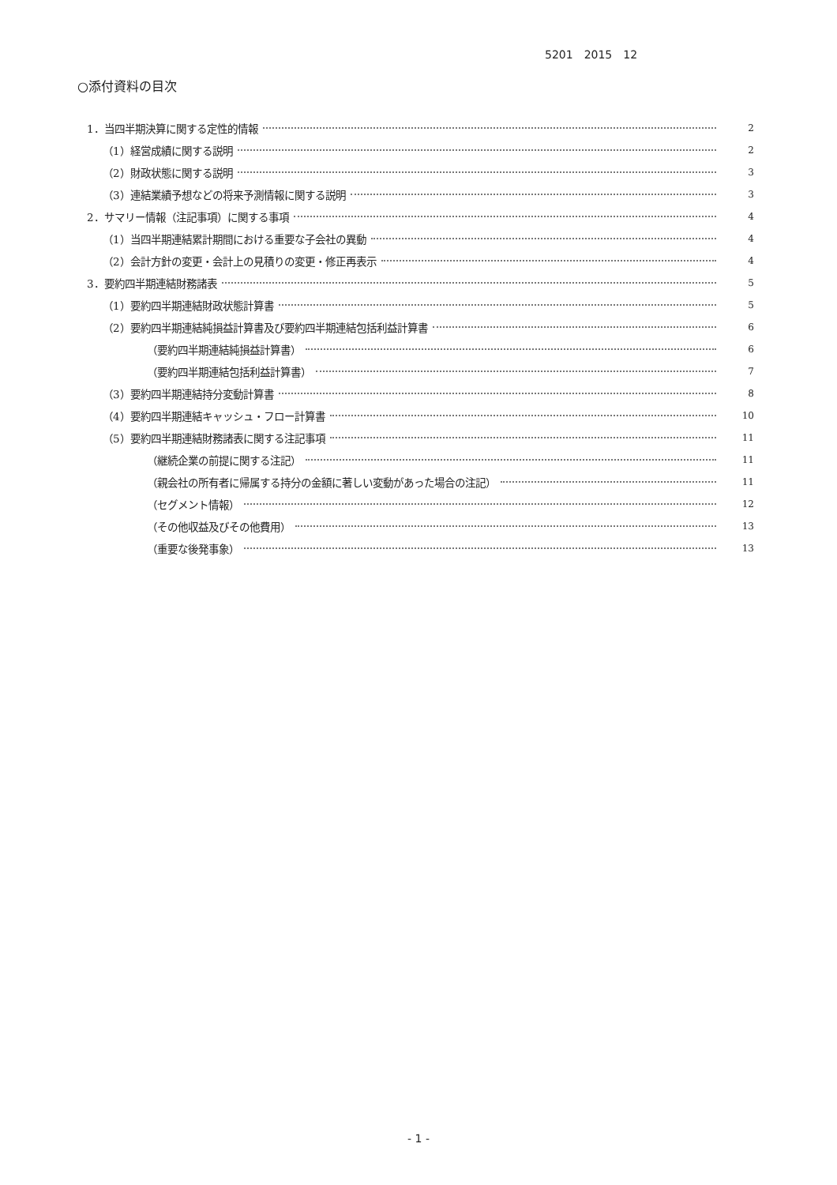5201　2015　12
○添付資料の目次
1．当四半期決算に関する定性的情報 2
（1）経営成績に関する説明 2
（2）財政状態に関する説明 3
（3）連結業績予想などの将来予測情報に関する説明 3
2．サマリー情報（注記事項）に関する事項 4
（1）当四半期連結累計期間における重要な子会社の異動 4
（2）会計方針の変更・会計上の見積りの変更・修正再表示 4
3．要約四半期連結財務諸表 5
（1）要約四半期連結財政状態計算書 5
（2）要約四半期連結純損益計算書及び要約四半期連結包括利益計算書 6
（要約四半期連結純損益計算書） 6
（要約四半期連結包括利益計算書） 7
（3）要約四半期連結持分変動計算書 8
（4）要約四半期連結キャッシュ・フロー計算書 10
（5）要約四半期連結財務諸表に関する注記事項 11
（継続企業の前提に関する注記） 11
（親会社の所有者に帰属する持分の金額に著しい変動があった場合の注記） 11
（セグメント情報） 12
（その他収益及びその他費用） 13
（重要な後発事象） 13
- 1 -